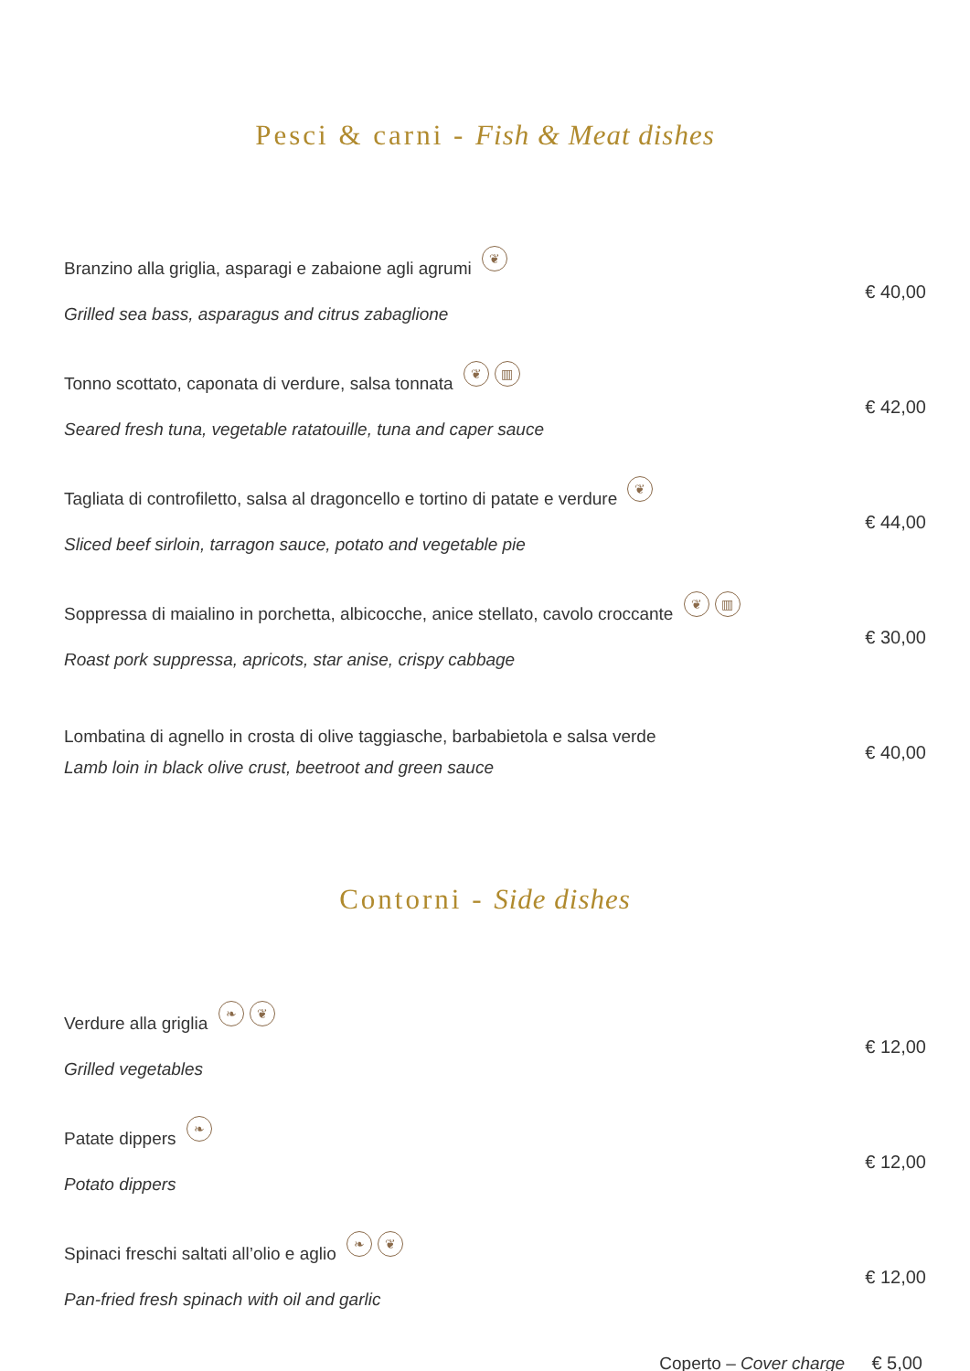Pesci & carni - Fish & Meat dishes
Branzino alla griglia, asparagi e zabaione agli agrumi ❦
Grilled sea bass, asparagus and citrus zabaglione
€ 40,00
Tonno scottato, caponata di verdure, salsa tonnata ❦ ▥
Seared fresh tuna, vegetable ratatouille, tuna and caper sauce
€ 42,00
Tagliata di controfiletto, salsa al dragoncello e tortino di patate e verdure ❦
Sliced beef sirloin, tarragon sauce, potato and vegetable pie
€ 44,00
Soppressa di maialino in porchetta, albicocche, anice stellato, cavolo croccante ❦ ▥
Roast pork suppressa, apricots, star anise, crispy cabbage
€ 30,00
Lombatina di agnello in crosta di olive taggiasche, barbabietola e salsa verde
Lamb loin in black olive crust, beetroot and green sauce
€ 40,00
Contorni - Side dishes
Verdure alla griglia ❧ ❦
Grilled vegetables
€ 12,00
Patate dippers ❧
Potato dippers
€ 12,00
Spinaci freschi saltati all’olio e aglio ❧ ❦
Pan-fried fresh spinach with oil and garlic
€ 12,00
Coperto – Cover charge € 5,00